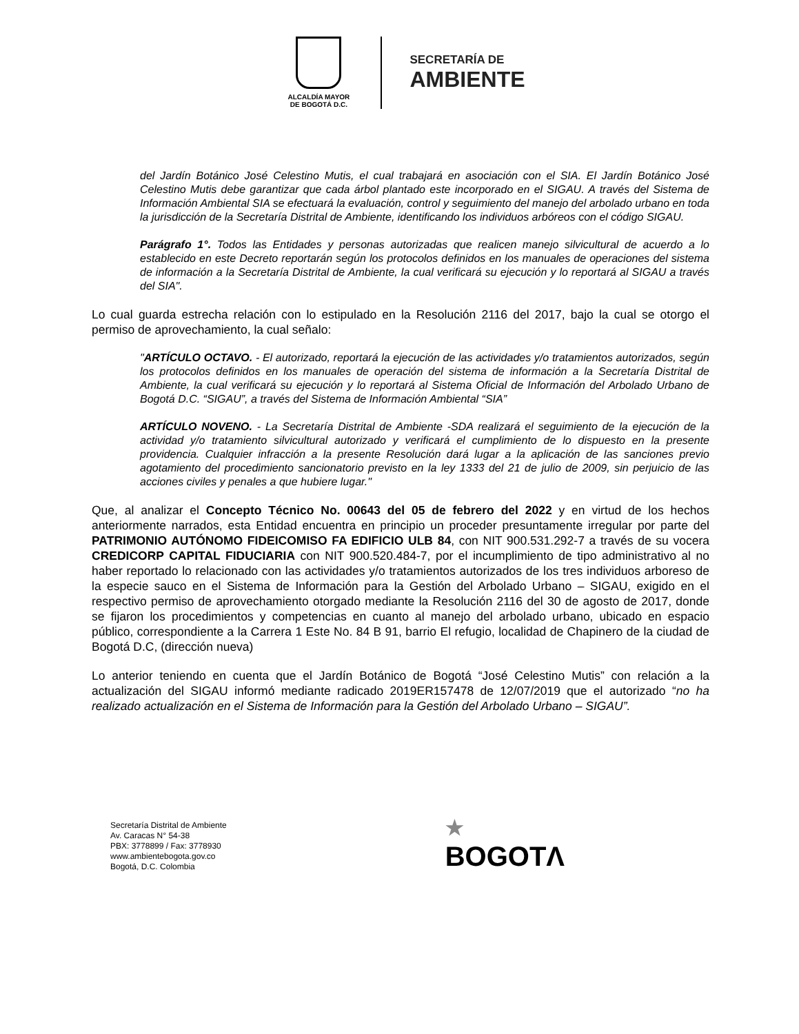ALCALDÍA MAYOR
DE BOGOTÁ D.C.
SECRETARÍA DE
AMBIENTE
del Jardín Botánico José Celestino Mutis, el cual trabajará en asociación con el SIA. El Jardín Botánico José Celestino Mutis debe garantizar que cada árbol plantado este incorporado en el SIGAU. A través del Sistema de Información Ambiental SIA se efectuará la evaluación, control y seguimiento del manejo del arbolado urbano en toda la jurisdicción de la Secretaría Distrital de Ambiente, identificando los individuos arbóreos con el código SIGAU.
Parágrafo 1°. Todos las Entidades y personas autorizadas que realicen manejo silvicultural de acuerdo a lo establecido en este Decreto reportarán según los protocolos definidos en los manuales de operaciones del sistema de información a la Secretaría Distrital de Ambiente, la cual verificará su ejecución y lo reportará al SIGAU a través del SIA".
Lo cual guarda estrecha relación con lo estipulado en la Resolución 2116 del 2017, bajo la cual se otorgo el permiso de aprovechamiento, la cual señalo:
"ARTÍCULO OCTAVO. - El autorizado, reportará la ejecución de las actividades y/o tratamientos autorizados, según los protocolos definidos en los manuales de operación del sistema de información a la Secretaría Distrital de Ambiente, la cual verificará su ejecución y lo reportará al Sistema Oficial de Información del Arbolado Urbano de Bogotá D.C. “SIGAU”, a través del Sistema de Información Ambiental “SIA”
ARTÍCULO NOVENO. - La Secretaría Distrital de Ambiente -SDA realizará el seguimiento de la ejecución de la actividad y/o tratamiento silvicultural autorizado y verificará el cumplimiento de lo dispuesto en la presente providencia. Cualquier infracción a la presente Resolución dará lugar a la aplicación de las sanciones previo agotamiento del procedimiento sancionatorio previsto en la ley 1333 del 21 de julio de 2009, sin perjuicio de las acciones civiles y penales a que hubiere lugar."
Que, al analizar el Concepto Técnico No. 00643 del 05 de febrero del 2022 y en virtud de los hechos anteriormente narrados, esta Entidad encuentra en principio un proceder presuntamente irregular por parte del PATRIMONIO AUTÓNOMO FIDEICOMISO FA EDIFICIO ULB 84, con NIT 900.531.292-7 a través de su vocera CREDICORP CAPITAL FIDUCIARIA con NIT 900.520.484-7, por el incumplimiento de tipo administrativo al no haber reportado lo relacionado con las actividades y/o tratamientos autorizados de los tres individuos arboreso de la especie sauco en el Sistema de Información para la Gestión del Arbolado Urbano – SIGAU, exigido en el respectivo permiso de aprovechamiento otorgado mediante la Resolución 2116 del 30 de agosto de 2017, donde se fijaron los procedimientos y competencias en cuanto al manejo del arbolado urbano, ubicado en espacio público, correspondiente a la Carrera 1 Este No. 84 B 91, barrio El refugio, localidad de Chapinero de la ciudad de Bogotá D.C, (dirección nueva)
Lo anterior teniendo en cuenta que el Jardín Botánico de Bogotá “José Celestino Mutis” con relación a la actualización del SIGAU informó mediante radicado 2019ER157478 de 12/07/2019 que el autorizado “no ha realizado actualización en el Sistema de Información para la Gestión del Arbolado Urbano – SIGAU”.
Secretaría Distrital de Ambiente
Av. Caracas N° 54-38
PBX: 3778899 / Fax: 3778930
www.ambientebogota.gov.co
Bogotá, D.C. Colombia
★
BOGOTΛ